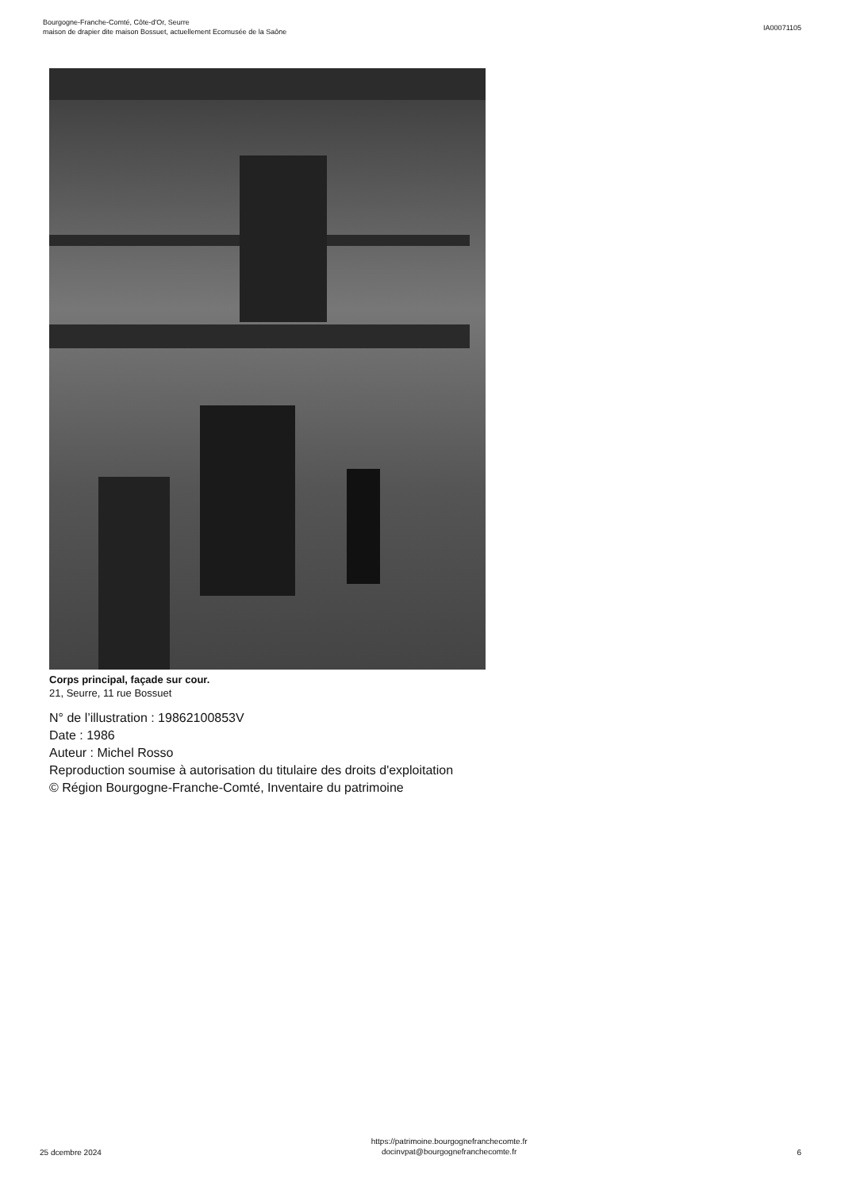Bourgogne-Franche-Comté, Côte-d'Or, Seurre
maison de drapier dite maison Bossuet, actuellement Ecomusée de la Saône
IA00071105
Corps principal, façade sur cour.
21, Seurre, 11 rue Bossuet
N° de l’illustration : 19862100853V
Date : 1986
Auteur : Michel Rosso
Reproduction soumise à autorisation du titulaire des droits d'exploitation
© Région Bourgogne-Franche-Comté, Inventaire du patrimoine
25 dcembre 2024
https://patrimoine.bourgognefranchecomte.fr
docinvpat@bourgognefranchecomte.fr
6